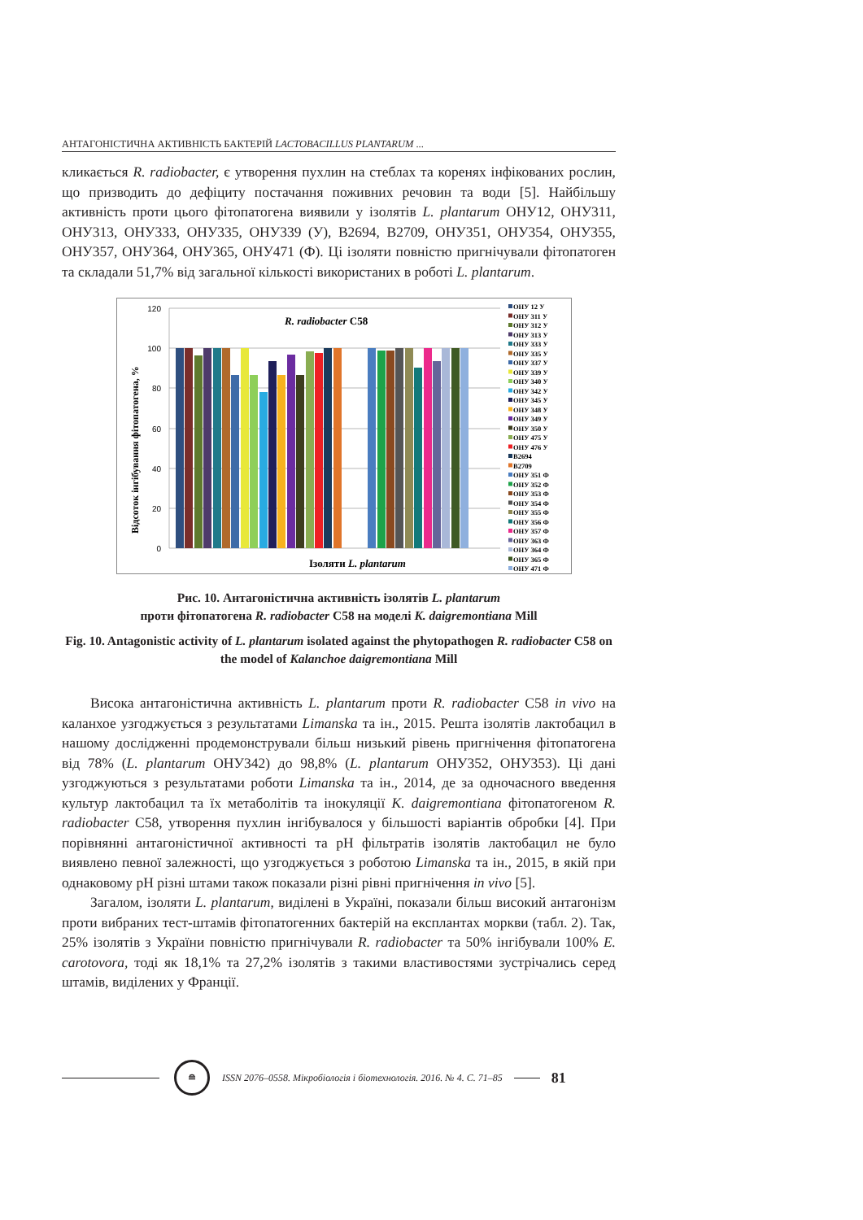АНТАГОНІСТИЧНА АКТИВНІСТЬ БАКТЕРІЙ LACTOBACILLUS PLANTARUM ...
кликається R. radiobacter, є утворення пухлин на стеблах та коренях інфікованих рослин, що призводить до дефіциту постачання поживних речовин та води [5]. Найбільшу активність проти цього фітопатогена виявили у ізолятів L. plantarum ОНУ12, ОНУ311, ОНУ313, ОНУ333, ОНУ335, ОНУ339 (У), B2694, B2709, ОНУ351, ОНУ354, ОНУ355, ОНУ357, ОНУ364, ОНУ365, ОНУ471 (Ф). Ці ізоляти повністю пригнічували фітопатоген та складали 51,7% від загальної кількості використаних в роботі L. plantarum.
120
100
80
60
40
20
0
Відсоток інгібування фітопатогена, %
R. radiobacter C58
Ізоляти L. plantarum
ОНУ 12 У
ОНУ 311 У
ОНУ 312 У
ОНУ 313 У
ОНУ 333 У
ОНУ 335 У
ОНУ 337 У
ОНУ 339 У
ОНУ 340 У
ОНУ 342 У
ОНУ 345 У
ОНУ 348 У
ОНУ 349 У
ОНУ 350 У
ОНУ 475 У
ОНУ 476 У
B2694
B2709
ОНУ 351 Ф
ОНУ 352 Ф
ОНУ 353 Ф
ОНУ 354 Ф
ОНУ 355 Ф
ОНУ 356 Ф
ОНУ 357 Ф
ОНУ 363 Ф
ОНУ 364 Ф
ОНУ 365 Ф
ОНУ 471 Ф
Рис. 10. Антагоністична активність ізолятів L. plantarum
проти фітопатогена R. radiobacter C58 на моделі K. daigremontiana Mill
Fig. 10. Antagonistic activity of L. plantarum isolated against the phytopathogen R. radiobacter C58 on the model of Kalanchoe daigremontiana Mill
Висока антагоністична активність L. plantarum проти R. radiobacter C58 in vivo на каланхое узгоджується з результатами Limanska та ін., 2015. Решта ізолятів лактобацил в нашому дослідженні продемонстрували більш низький рівень пригнічення фітопатогена від 78% (L. plantarum ОНУ342) до 98,8% (L. plantarum ОНУ352, ОНУ353). Ці дані узгоджуються з результатами роботи Limanska та ін., 2014, де за одночасного введення культур лактобацил та їх метаболітів та інокуляції K. daigremontiana фітопатогеном R. radiobacter C58, утворення пухлин інгібувалося у більшості варіантів обробки [4]. При порівнянні антагоністичної активності та рН фільтратів ізолятів лактобацил не було виявлено певної залежності, що узгоджується з роботою Limanska та ін., 2015, в якій при однаковому рН різні штами також показали різні рівні пригнічення in vivo [5].
Загалом, ізоляти L. plantarum, виділені в Україні, показали більш високий антагонізм проти вибраних тест-штамів фітопатогенних бактерій на експлантах моркви (табл. 2). Так, 25% ізолятів з України повністю пригнічували R. radiobacter та 50% інгібували 100% E. carotovora, тоді як 18,1% та 27,2% ізолятів з такими властивостями зустрічались серед штамів, виділених у Франції.
≘
ISSN 2076–0558. Мікробіологія і біотехнологія. 2016. № 4. С. 71–85
81